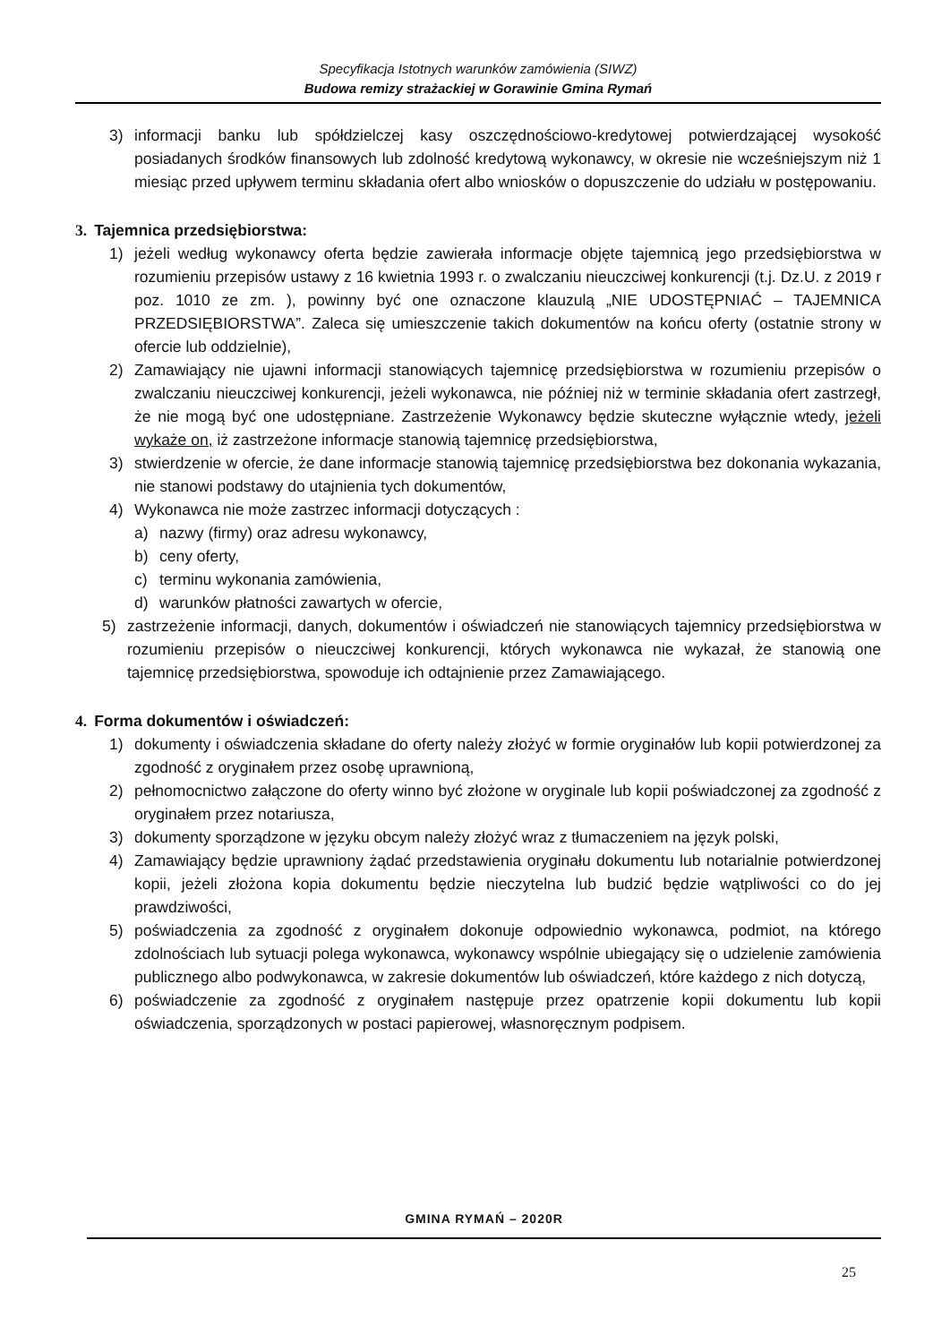Specyfikacja Istotnych warunków zamówienia (SIWZ)
Budowa remizy strażackiej w Gorawinie Gmina Rymań
3) informacji banku lub spółdzielczej kasy oszczędnościowo-kredytowej potwierdzającej wysokość posiadanych środków finansowych lub zdolność kredytową wykonawcy, w okresie nie wcześniejszym niż 1 miesiąc przed upływem terminu składania ofert albo wniosków o dopuszczenie do udziału w postępowaniu.
3. Tajemnica przedsiębiorstwa:
1) jeżeli według wykonawcy oferta będzie zawierała informacje objęte tajemnicą jego przedsiębiorstwa w rozumieniu przepisów ustawy z 16 kwietnia 1993 r. o zwalczaniu nieuczciwej konkurencji (t.j. Dz.U. z 2019 r poz. 1010 ze zm. ), powinny być one oznaczone klauzulą „NIE UDOSTĘPNIAĆ – TAJEMNICA PRZEDSIĘBIORSTWA”. Zaleca się umieszczenie takich dokumentów na końcu oferty (ostatnie strony w ofercie lub oddzielnie),
2) Zamawiający nie ujawni informacji stanowiących tajemnicę przedsiębiorstwa w rozumieniu przepisów o zwalczaniu nieuczciwej konkurencji, jeżeli wykonawca, nie później niż w terminie składania ofert zastrzegł, że nie mogą być one udostępniane. Zastrzeżenie Wykonawcy będzie skuteczne wyłącznie wtedy, jeżeli wykaże on, iż zastrzeżone informacje stanowią tajemnicę przedsiębiorstwa,
3) stwierdzenie w ofercie, że dane informacje stanowią tajemnicę przedsiębiorstwa bez dokonania wykazania, nie stanowi podstawy do utajnienia tych dokumentów,
4) Wykonawca nie może zastrzec informacji dotyczących :
a) nazwy (firmy) oraz adresu wykonawcy,
b) ceny oferty,
c) terminu wykonania zamówienia,
d) warunków płatności zawartych w ofercie,
5) zastrzeżenie informacji, danych, dokumentów i oświadczeń nie stanowiących tajemnicy przedsiębiorstwa w rozumieniu przepisów o nieuczciwej konkurencji, których wykonawca nie wykazał, że stanowią one tajemnicę przedsiębiorstwa, spowoduje ich odtajnienie przez Zamawiającego.
4. Forma dokumentów i oświadczeń:
1) dokumenty i oświadczenia składane do oferty należy złożyć w formie oryginałów lub kopii potwierdzonej za zgodność z oryginałem przez osobę uprawnioną,
2) pełnomocnictwo załączone do oferty winno być złożone w oryginale lub kopii poświadczonej za zgodność z oryginałem przez notariusza,
3) dokumenty sporządzone w języku obcym należy złożyć wraz z tłumaczeniem na język polski,
4) Zamawiający będzie uprawniony żądać przedstawienia oryginału dokumentu lub notarialnie potwierdzonej kopii, jeżeli złożona kopia dokumentu będzie nieczytelna lub budzić będzie wątpliwości co do jej prawdziwości,
5) poświadczenia za zgodność z oryginałem dokonuje odpowiednio wykonawca, podmiot, na którego zdolnościach lub sytuacji polega wykonawca, wykonawcy wspólnie ubiegający się o udzielenie zamówienia publicznego albo podwykonawca, w zakresie dokumentów lub oświadczeń, które każdego z nich dotyczą,
6) poświadczenie za zgodność z oryginałem następuje przez opatrzenie kopii dokumentu lub kopii oświadczenia, sporządzonych w postaci papierowej, własnoręcznym podpisem.
GMINA RYMAŃ – 2020R
25